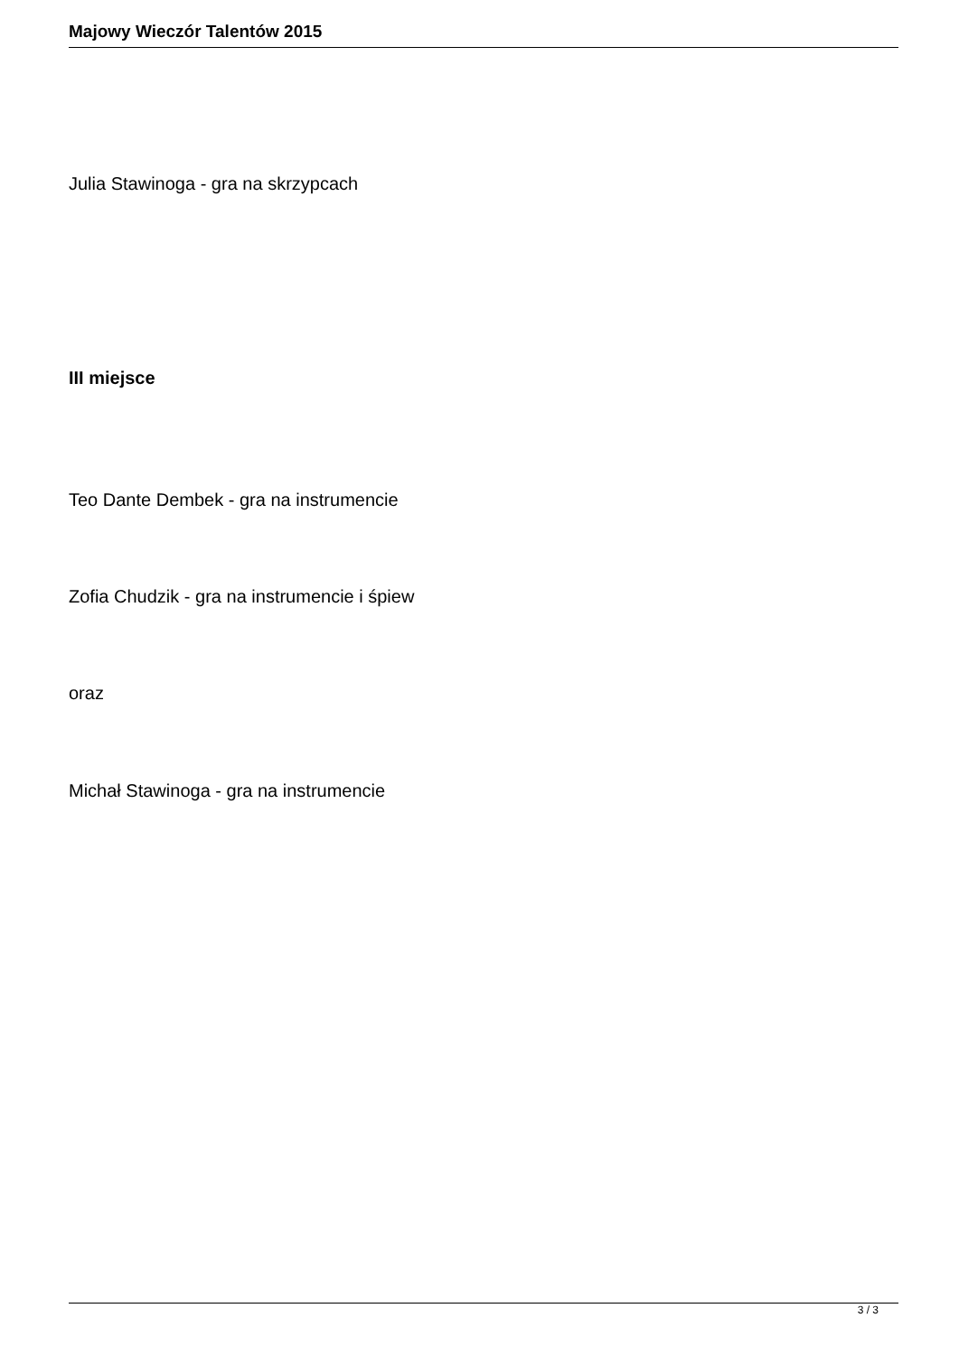Majowy Wieczór Talentów 2015
Julia Stawinoga - gra na skrzypcach
III miejsce
Teo Dante Dembek - gra na instrumencie
Zofia Chudzik - gra na instrumencie i śpiew
oraz
Michał Stawinoga - gra na instrumencie
3 / 3